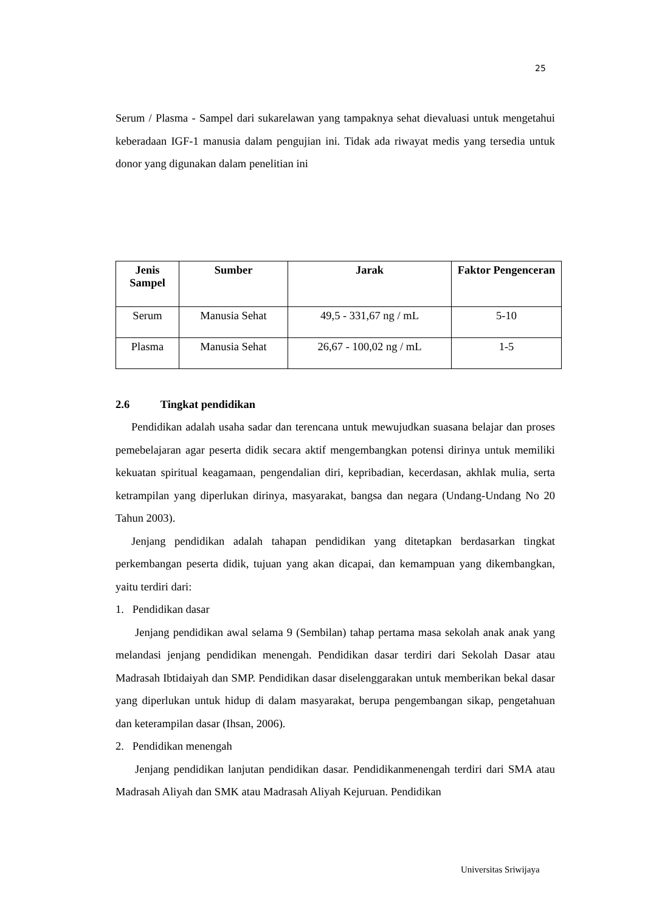25
Serum / Plasma - Sampel dari sukarelawan yang tampaknya sehat dievaluasi untuk mengetahui keberadaan IGF-1 manusia dalam pengujian ini. Tidak ada riwayat medis yang tersedia untuk donor yang digunakan dalam penelitian ini
| Jenis Sampel | Sumber | Jarak | Faktor Pengenceran |
| --- | --- | --- | --- |
| Serum | Manusia Sehat | 49,5 - 331,67 ng / mL | 5-10 |
| Plasma | Manusia Sehat | 26,67 - 100,02 ng / mL | 1-5 |
2.6 Tingkat pendidikan
Pendidikan adalah usaha sadar dan terencana untuk mewujudkan suasana belajar dan proses pemebelajaran agar peserta didik secara aktif mengembangkan potensi dirinya untuk memiliki kekuatan spiritual keagamaan, pengendalian diri, kepribadian, kecerdasan, akhlak mulia, serta ketrampilan yang diperlukan dirinya, masyarakat, bangsa dan negara (Undang-Undang No 20 Tahun 2003).
Jenjang pendidikan adalah tahapan pendidikan yang ditetapkan berdasarkan tingkat perkembangan peserta didik, tujuan yang akan dicapai, dan kemampuan yang dikembangkan, yaitu terdiri dari:
1. Pendidikan dasar
Jenjang pendidikan awal selama 9 (Sembilan) tahap pertama masa sekolah anak anak yang melandasi jenjang pendidikan menengah. Pendidikan dasar terdiri dari Sekolah Dasar atau Madrasah Ibtidaiyah dan SMP. Pendidikan dasar diselenggarakan untuk memberikan bekal dasar yang diperlukan untuk hidup di dalam masyarakat, berupa pengembangan sikap, pengetahuan dan keterampilan dasar (Ihsan, 2006).
2. Pendidikan menengah
Jenjang pendidikan lanjutan pendidikan dasar. Pendidikanmenengah terdiri dari SMA atau Madrasah Aliyah dan SMK atau Madrasah Aliyah Kejuruan. Pendidikan
Universitas Sriwijaya